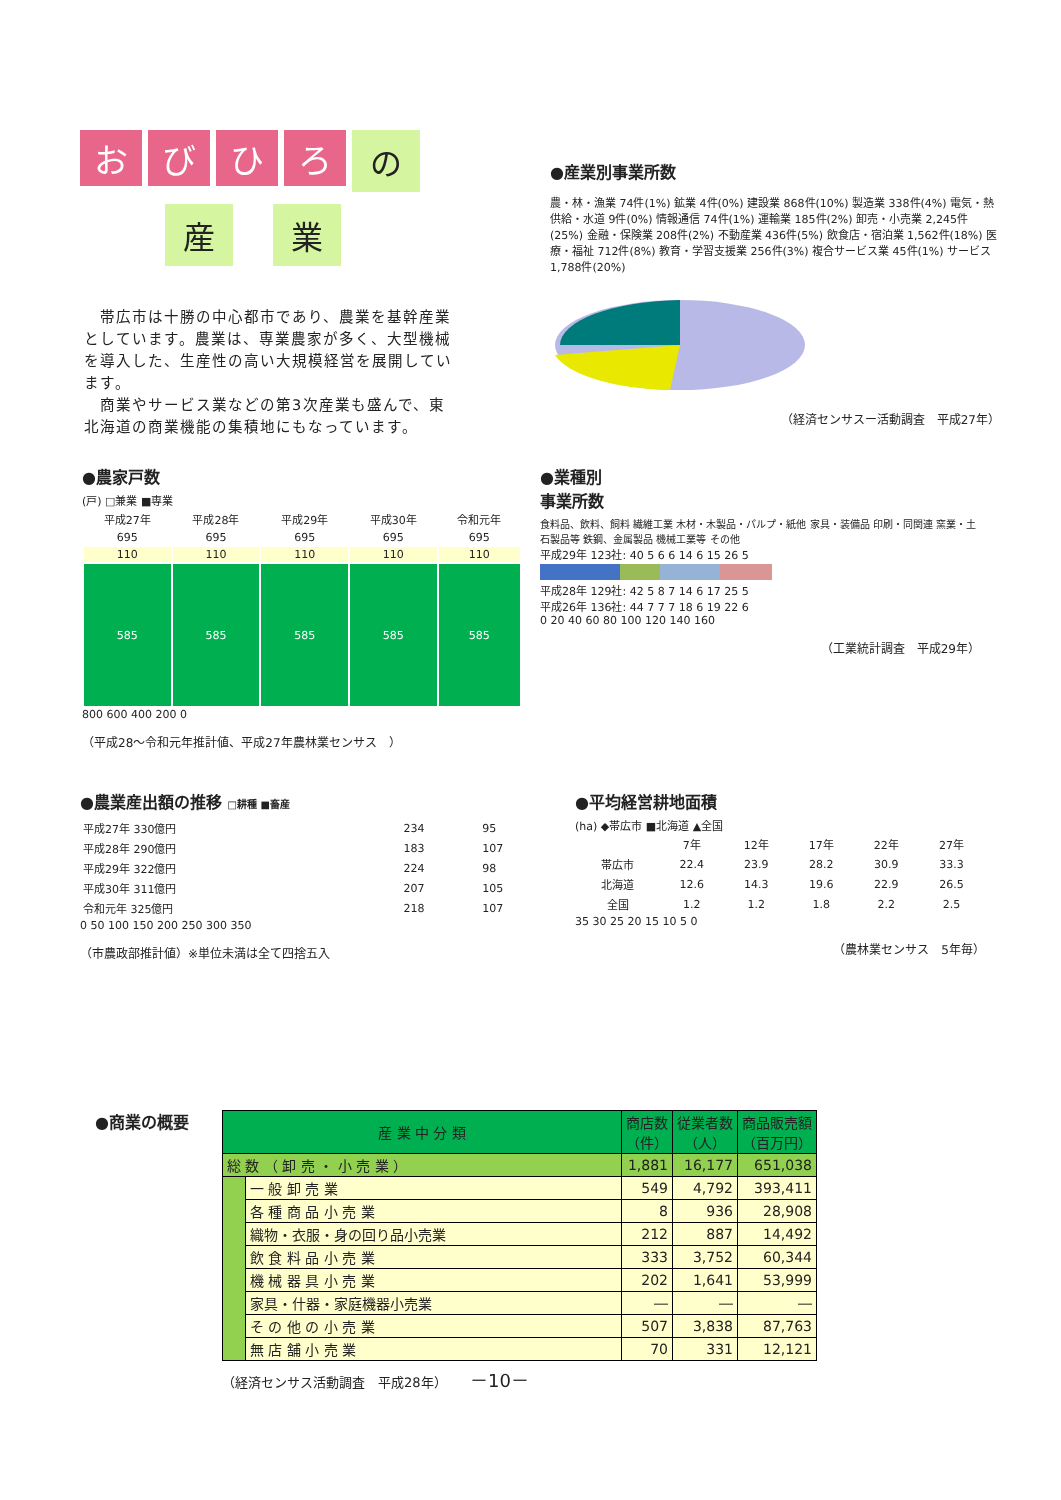お び ひ ろ
の
産 業
　帯広市は十勝の中心都市であり、農業を基幹産業としています。農業は、専業農家が多く、大型機械を導入した、生産性の高い大規模経営を展開しています。
　商業やサービス業などの第3次産業も盛んで、東北海道の商業機能の集積地にもなっています。
●産業別事業所数
農・林・漁業 74件(1%) 鉱業 4件(0%) 建設業 868件(10%) 製造業 338件(4%) 電気・熱供給・水道 9件(0%) 情報通信 74件(1%) 運輸業 185件(2%) 卸売・小売業 2,245件(25%) 金融・保険業 208件(2%) 不動産業 436件(5%) 飲食店・宿泊業 1,562件(18%) 医療・福祉 712件(8%) 教育・学習支援業 256件(3%) 複合サービス業 45件(1%) サービス 1,788件(20%)
（経済センサスー活動調査　平成27年）
●農家戸数
(戸) □兼業 ■専業
| 平成27年 | 平成28年 | 平成29年 | 平成30年 | 令和元年 |
| 695 | 695 | 695 | 695 | 695 |
| 110 | 110 | 110 | 110 | 110 |
| 585 | 585 | 585 | 585 | 585 |
800 600 400 200 0
（平成28～令和元年推計値、平成27年農林業センサス　）
●業種別
事業所数
食料品、飲料、飼料 繊維工業 木材・木製品・パルプ・紙他 家具・装備品 印刷・同関連 窯業・土石製品等 鉄鋼、金属製品 機械工業等 その他
平成29年 123社: 40 5 6 6 14 6 15 26 5
平成28年 129社: 42 5 8 7 14 6 17 25 5
平成26年 136社: 44 7 7 7 18 6 19 22 6
0 20 40 60 80 100 120 140 160
（工業統計調査　平成29年）
●農業産出額の推移 □耕種 ■畜産
| 平成27年 330億円 | 234 | 95 |
| 平成28年 290億円 | 183 | 107 |
| 平成29年 322億円 | 224 | 98 |
| 平成30年 311億円 | 207 | 105 |
| 令和元年 325億円 | 218 | 107 |
0 50 100 150 200 250 300 350
（市農政部推計値）※単位未満は全て四捨五入
●平均経営耕地面積
(ha) ◆帯広市 ■北海道 ▲全国
| | 7年 | 12年 | 17年 | 22年 | 27年 |
| 帯広市 | 22.4 | 23.9 | 28.2 | 30.9 | 33.3 |
| 北海道 | 12.6 | 14.3 | 19.6 | 22.9 | 26.5 |
| 全国 | 1.2 | 1.2 | 1.8 | 2.2 | 2.5 |
35 30 25 20 15 10 5 0
（農林業センサス　5年毎）
●商業の概要
| 産 業 中 分 類 | | 商店数 （件） | 従業者数 （人） | 商品販売額 （百万円） |
| --- | --- | --- | --- | --- |
| 総 数 （ 卸 売 ・ 小 売 業 ） | | 1,881 | 16,177 | 651,038 |
| | 一 般 卸 売 業 | 549 | 4,792 | 393,411 |
| | 各 種 商 品 小 売 業 | 8 | 936 | 28,908 |
| | 織物・衣服・身の回り品小売業 | 212 | 887 | 14,492 |
| | 飲 食 料 品 小 売 業 | 333 | 3,752 | 60,344 |
| | 機 械 器 具 小 売 業 | 202 | 1,641 | 53,999 |
| | 家具・什器・家庭機器小売業 | ― | ― | ― |
| | そ の 他 の 小 売 業 | 507 | 3,838 | 87,763 |
| | 無 店 舗 小 売 業 | 70 | 331 | 12,121 |
（経済センサス活動調査　平成28年） －10－